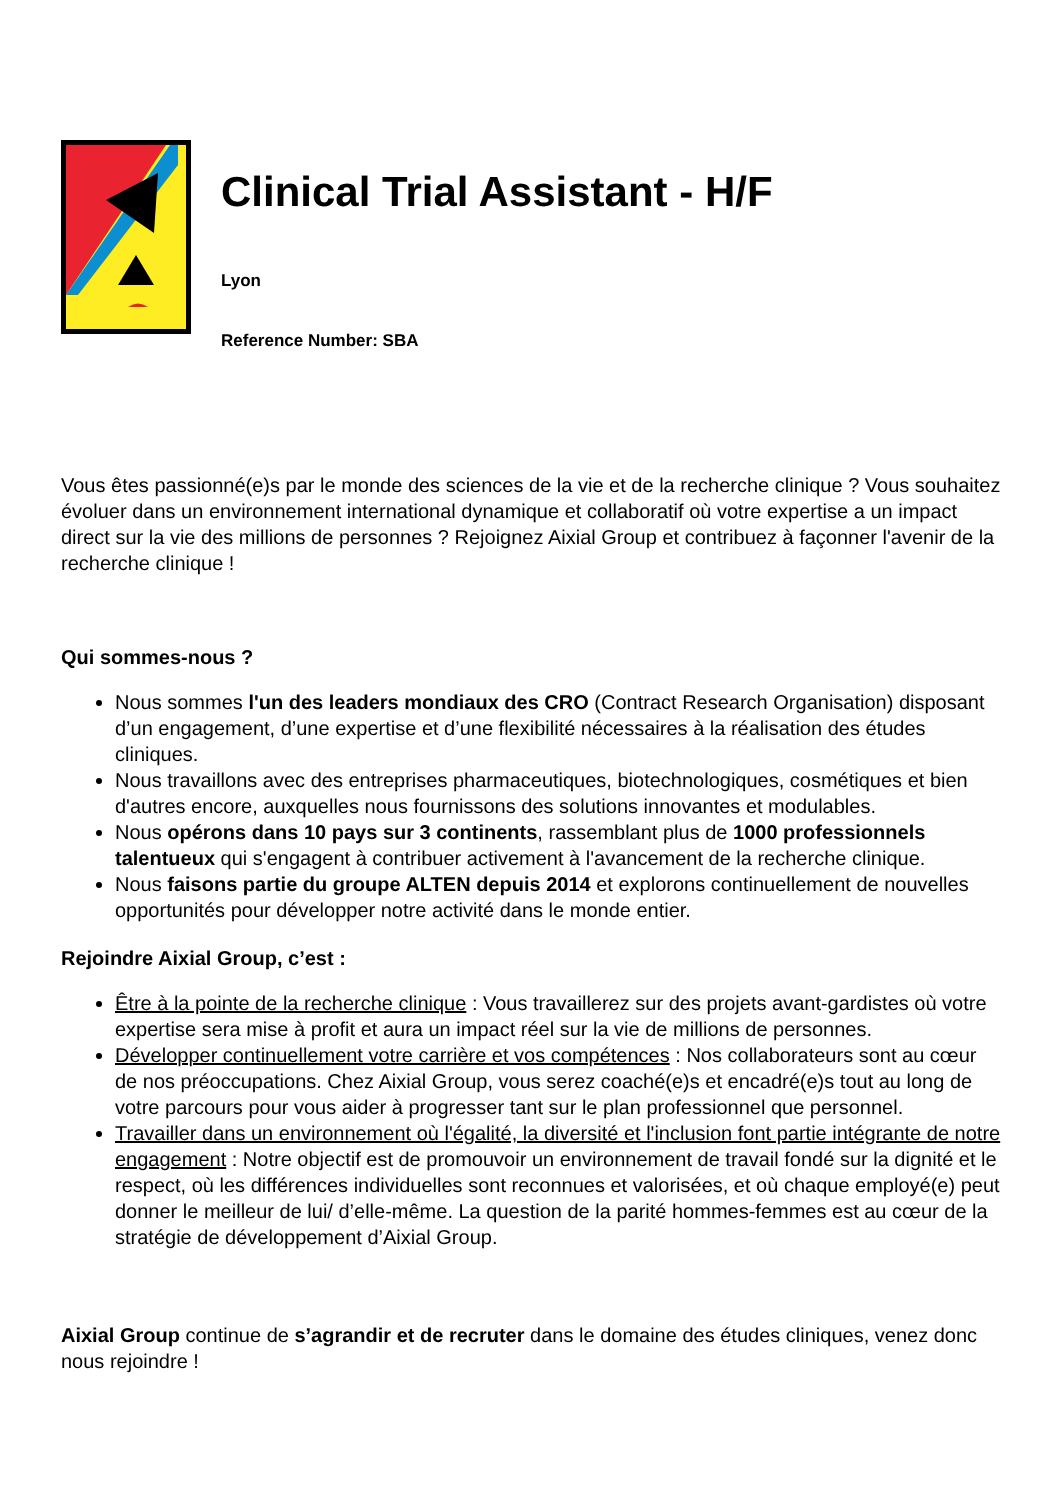Clinical Trial Assistant - H/F
Lyon
Reference Number: SBA
Vous êtes passionné(e)s par le monde des sciences de la vie et de la recherche clinique ? Vous souhaitez évoluer dans un environnement international dynamique et collaboratif où votre expertise a un impact direct sur la vie des millions de personnes ? Rejoignez Aixial Group et contribuez à façonner l'avenir de la recherche clinique !
Qui sommes-nous ?
Nous sommes l'un des leaders mondiaux des CRO (Contract Research Organisation) disposant d’un engagement, d’une expertise et d’une flexibilité nécessaires à la réalisation des études cliniques.
Nous travaillons avec des entreprises pharmaceutiques, biotechnologiques, cosmétiques et bien d'autres encore, auxquelles nous fournissons des solutions innovantes et modulables.
Nous opérons dans 10 pays sur 3 continents, rassemblant plus de 1000 professionnels talentueux qui s'engagent à contribuer activement à l'avancement de la recherche clinique.
Nous faisons partie du groupe ALTEN depuis 2014 et explorons continuellement de nouvelles opportunités pour développer notre activité dans le monde entier.
Rejoindre Aixial Group, c’est :
Être à la pointe de la recherche clinique : Vous travaillerez sur des projets avant-gardistes où votre expertise sera mise à profit et aura un impact réel sur la vie de millions de personnes.
Développer continuellement votre carrière et vos compétences : Nos collaborateurs sont au cœur de nos préoccupations. Chez Aixial Group, vous serez coaché(e)s et encadré(e)s tout au long de votre parcours pour vous aider à progresser tant sur le plan professionnel que personnel.
Travailler dans un environnement où l'égalité, la diversité et l'inclusion font partie intégrante de notre engagement : Notre objectif est de promouvoir un environnement de travail fondé sur la dignité et le respect, où les différences individuelles sont reconnues et valorisées, et où chaque employé(e) peut donner le meilleur de lui/ d’elle-même. La question de la parité hommes-femmes est au cœur de la stratégie de développement d’Aixial Group.
Aixial Group continue de s’agrandir et de recruter dans le domaine des études cliniques, venez donc nous rejoindre !